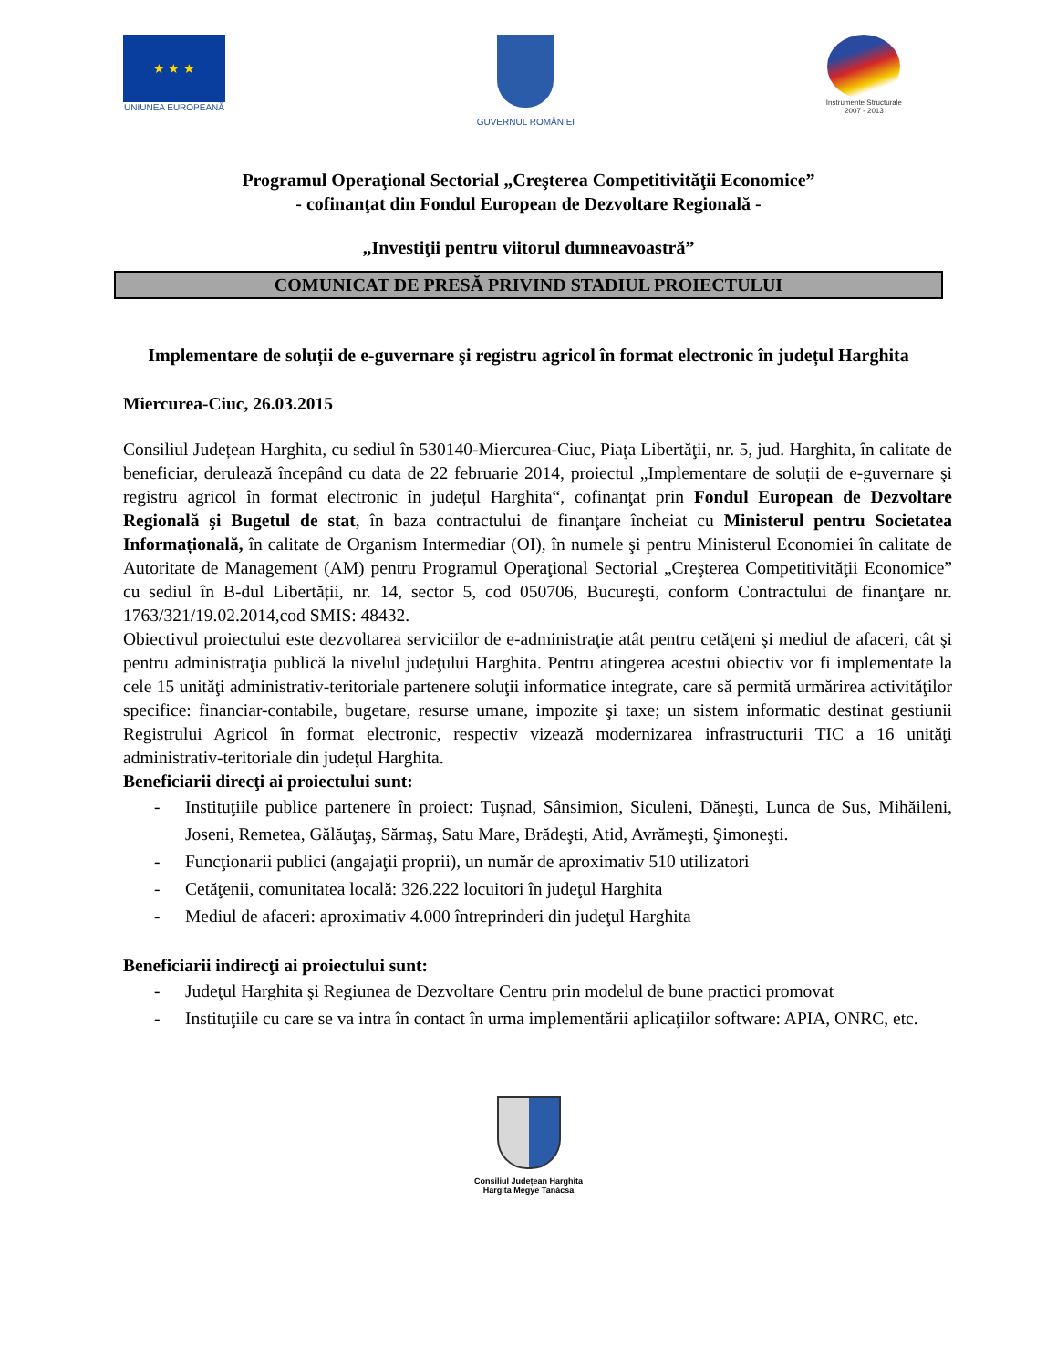★ ★ ★
UNIUNEA EUROPEANĂ
GUVERNUL ROMÂNIEI
Instrumente Structurale
2007 - 2013
Programul Operaţional Sectorial „Creşterea Competitivităţii Economice”
- cofinanţat din Fondul European de Dezvoltare Regională -
„Investiţii pentru viitorul dumneavoastră”
COMUNICAT DE PRESĂ PRIVIND STADIUL PROIECTULUI
Implementare de soluții de e-guvernare şi registru agricol în format electronic în județul Harghita
Miercurea-Ciuc, 26.03.2015
Consiliul Județean Harghita, cu sediul în 530140-Miercurea-Ciuc, Piaţa Libertăţii, nr. 5, jud. Harghita, în calitate de beneficiar, derulează începând cu data de 22 februarie 2014, proiectul „Implementare de soluții de e-guvernare şi registru agricol în format electronic în județul Harghita“, cofinanţat prin Fondul European de Dezvoltare Regională şi Bugetul de stat, în baza contractului de finanţare încheiat cu Ministerul pentru Societatea Informațională, în calitate de Organism Intermediar (OI), în numele şi pentru Ministerul Economiei în calitate de Autoritate de Management (AM) pentru Programul Operaţional Sectorial „Creşterea Competitivităţii Economice” cu sediul în B-dul Libertății, nr. 14, sector 5, cod 050706, Bucureşti, conform Contractului de finanţare nr. 1763/321/19.02.2014,cod SMIS: 48432.
Obiectivul proiectului este dezvoltarea serviciilor de e-administraţie atât pentru cetăţeni şi mediul de afaceri, cât şi pentru administraţia publică la nivelul judeţului Harghita. Pentru atingerea acestui obiectiv vor fi implementate la cele 15 unităţi administrativ-teritoriale partenere soluţii informatice integrate, care să permită urmărirea activităţilor specifice: financiar-contabile, bugetare, resurse umane, impozite şi taxe; un sistem informatic destinat gestiunii Registrului Agricol în format electronic, respectiv vizează modernizarea infrastructurii TIC a 16 unităţi administrativ-teritoriale din judeţul Harghita.
Beneficiarii direcţi ai proiectului sunt:
- Instituţiile publice partenere în proiect: Tuşnad, Sânsimion, Siculeni, Dăneşti, Lunca de Sus, Mihăileni, Joseni, Remetea, Gălăuţaş, Sărmaş, Satu Mare, Brădeşti, Atid, Avrămeşti, Şimoneşti.
- Funcţionarii publici (angajaţii proprii), un număr de aproximativ 510 utilizatori
- Cetăţenii, comunitatea locală: 326.222 locuitori în judeţul Harghita
- Mediul de afaceri: aproximativ 4.000 întreprinderi din judeţul Harghita
Beneficiarii indirecţi ai proiectului sunt:
- Judeţul Harghita şi Regiunea de Dezvoltare Centru prin modelul de bune practici promovat
- Instituţiile cu care se va intra în contact în urma implementării aplicaţiilor software: APIA, ONRC, etc.
Consiliul Județean Harghita
Hargita Megye Tanácsa